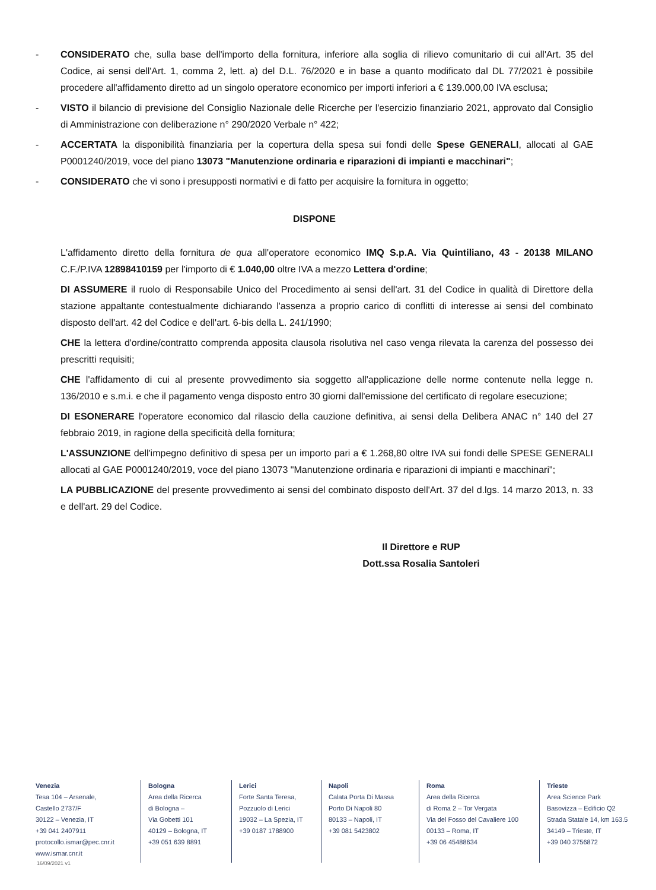- CONSIDERATO che, sulla base dell'importo della fornitura, inferiore alla soglia di rilievo comunitario di cui all'Art. 35 del Codice, ai sensi dell'Art. 1, comma 2, lett. a) del D.L. 76/2020 e in base a quanto modificato dal DL 77/2021 è possibile procedere all'affidamento diretto ad un singolo operatore economico per importi inferiori a € 139.000,00 IVA esclusa;
- VISTO il bilancio di previsione del Consiglio Nazionale delle Ricerche per l'esercizio finanziario 2021, approvato dal Consiglio di Amministrazione con deliberazione n° 290/2020 Verbale n° 422;
- ACCERTATA la disponibilità finanziaria per la copertura della spesa sui fondi delle Spese GENERALI, allocati al GAE P0001240/2019, voce del piano 13073 "Manutenzione ordinaria e riparazioni di impianti e macchinari";
- CONSIDERATO che vi sono i presupposti normativi e di fatto per acquisire la fornitura in oggetto;
DISPONE
L'affidamento diretto della fornitura de qua all'operatore economico IMQ S.p.A. Via Quintiliano, 43 - 20138 MILANO C.F./P.IVA 12898410159 per l'importo di € 1.040,00 oltre IVA a mezzo Lettera d'ordine;
DI ASSUMERE il ruolo di Responsabile Unico del Procedimento ai sensi dell'art. 31 del Codice in qualità di Direttore della stazione appaltante contestualmente dichiarando l'assenza a proprio carico di conflitti di interesse ai sensi del combinato disposto dell'art. 42 del Codice e dell'art. 6-bis della L. 241/1990;
CHE la lettera d'ordine/contratto comprenda apposita clausola risolutiva nel caso venga rilevata la carenza del possesso dei prescritti requisiti;
CHE l'affidamento di cui al presente provvedimento sia soggetto all'applicazione delle norme contenute nella legge n. 136/2010 e s.m.i. e che il pagamento venga disposto entro 30 giorni dall'emissione del certificato di regolare esecuzione;
DI ESONERARE l'operatore economico dal rilascio della cauzione definitiva, ai sensi della Delibera ANAC n° 140 del 27 febbraio 2019, in ragione della specificità della fornitura;
L'ASSUNZIONE dell'impegno definitivo di spesa per un importo pari a € 1.268,80 oltre IVA sui fondi delle SPESE GENERALI allocati al GAE P0001240/2019, voce del piano 13073 "Manutenzione ordinaria e riparazioni di impianti e macchinari";
LA PUBBLICAZIONE del presente provvedimento ai sensi del combinato disposto dell'Art. 37 del d.lgs. 14 marzo 2013, n. 33 e dell'art. 29 del Codice.
Il Direttore e RUP
Dott.ssa Rosalia Santoleri
Venezia
Tesa 104 – Arsenale,
Castello 2737/F
30122 – Venezia, IT
+39 041 2407911
protocollo.ismar@pec.cnr.it
www.ismar.cnr.it
Bologna
Area della Ricerca
di Bologna –
Via Gobetti 101
40129 – Bologna, IT
+39 051 639 8891
Lerici
Forte Santa Teresa,
Pozzuolo di Lerici
19032 – La Spezia, IT
+39 0187 1788900
Napoli
Calata Porta Di Massa
Porto Di Napoli 80
80133 – Napoli, IT
+39 081 5423802
Roma
Area della Ricerca
di Roma 2 – Tor Vergata
Via del Fosso del Cavaliere 100
00133 – Roma, IT
+39 06 45488634
Trieste
Area Science Park
Basovizza – Edificio Q2
Strada Statale 14, km 163.5
34149 – Trieste, IT
+39 040 3756872
16/09/2021 v1